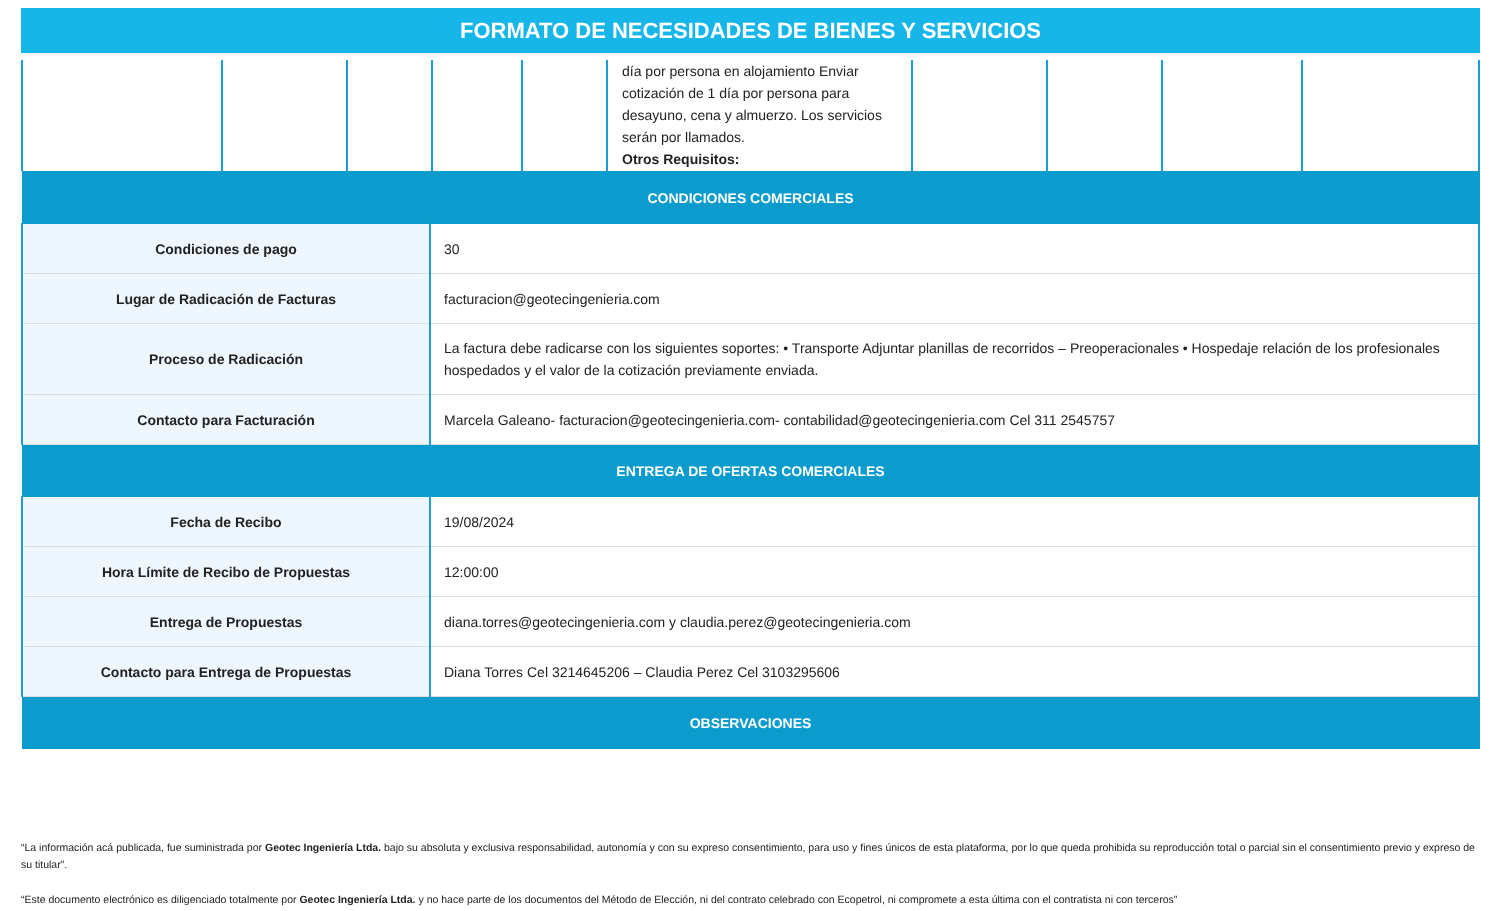FORMATO DE NECESIDADES DE BIENES Y SERVICIOS
| | | | | | día por persona en alojamiento Enviar cotización de 1 día por persona para desayuno, cena y almuerzo. Los servicios serán por llamados. Otros Requisitos: | | | | |
| CONDICIONES COMERCIALES | |
| Condiciones de pago | 30 |
| Lugar de Radicación de Facturas | facturacion@geotecingenieria.com |
| Proceso de Radicación | La factura debe radicarse con los siguientes soportes: • Transporte Adjuntar planillas de recorridos – Preoperacionales • Hospedaje relación de los profesionales hospedados y el valor de la cotización previamente enviada. |
| Contacto para Facturación | Marcela Galeano- facturacion@geotecingenieria.com- contabilidad@geotecingenieria.com Cel 311 2545757 |
| ENTREGA DE OFERTAS COMERCIALES | |
| Fecha de Recibo | 19/08/2024 |
| Hora Límite de Recibo de Propuestas | 12:00:00 |
| Entrega de Propuestas | diana.torres@geotecingenieria.com y claudia.perez@geotecingenieria.com |
| Contacto para Entrega de Propuestas | Diana Torres Cel 3214645206 – Claudia Perez Cel 3103295606 |
| OBSERVACIONES | |
“La información acá publicada, fue suministrada por Geotec Ingeniería Ltda. bajo su absoluta y exclusiva responsabilidad, autonomía y con su expreso consentimiento, para uso y fines únicos de esta plataforma, por lo que queda prohibida su reproducción total o parcial sin el consentimiento previo y expreso de su titular”.
“Este documento electrónico es diligenciado totalmente por Geotec Ingeniería Ltda. y no hace parte de los documentos del Método de Elección, ni del contrato celebrado con Ecopetrol, ni compromete a esta última con el contratista ni con terceros”